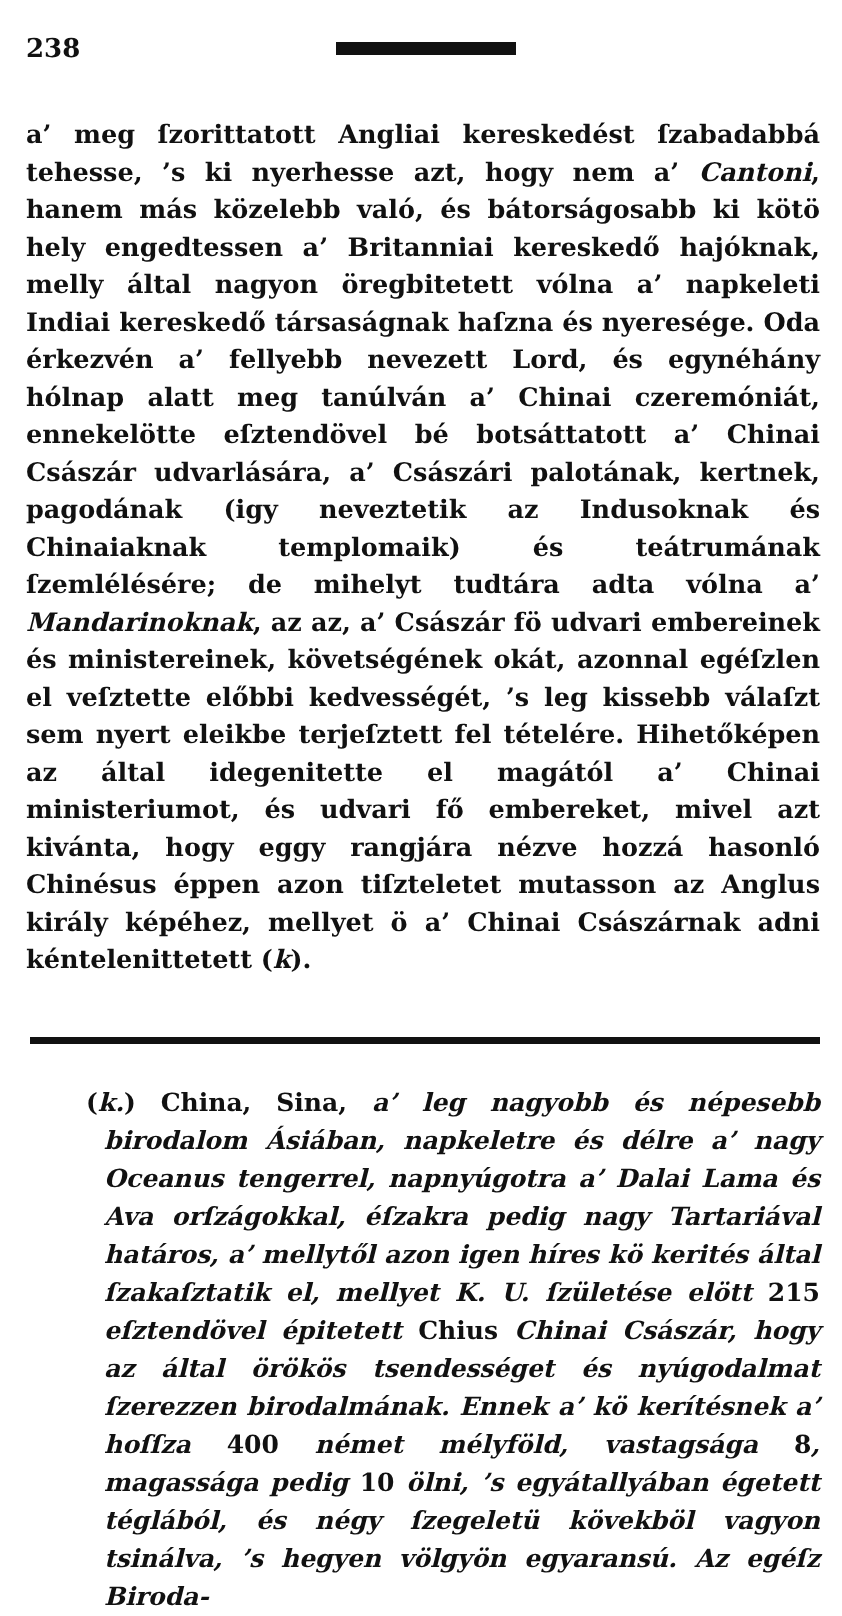238
a’ meg ſzorittatott Angliai kereskedést ſzabadabbá tehesse, ’s ki nyerhesse azt, hogy nem a’ Cantoni, hanem más közelebb való, és bátorságosabb ki kötö hely engedtessen a’ Britanniai kereskedő hajóknak, melly által nagyon öregbitetett vólna a’ napkeleti Indiai kereskedő társaságnak haſzna és nyeresége. Oda érkezvén a’ fellyebb nevezett Lord, és egynéhány hólnap alatt meg tanúlván a’ Chinai czeremóniát, ennekelötte eſztendövel bé botsáttatott a’ Chinai Császár udvarlására, a’ Császári palotának, kertnek, pagodának (igy neveztetik az Indusoknak és Chinaiaknak templomaik) és teátrumának ſzemlélésére; de mihelyt tudtára adta vólna a’ Mandarinoknak, az az, a’ Császár fö udvari embereinek és ministereinek, követségének okát, azonnal egéſzlen el veſztette előbbi kedvességét, ’s leg kissebb válaſzt sem nyert eleikbe terjeſztett fel tételére. Hihetőképen az által idegenitette el magától a’ Chinai ministeriumot, és udvari fő embereket, mivel azt kivánta, hogy eggy rangjára nézve hozzá hasonló Chinésus éppen azon tiſzteletet mutasson az Anglus király képéhez, mellyet ö a’ Chinai Császárnak adni kéntelenittetett (k).
(k.) China, Sina, a’ leg nagyobb és népesebb birodalom Ásiában, napkeletre és délre a’ nagy Oceanus tengerrel, napnyúgotra a’ Dalai Lama és Ava orſzágokkal, éſzakra pedig nagy Tartariával határos, a’ mellytől azon igen híres kö kerités által ſzakaſztatik el, mellyet K. U. ſzületése elött 215 eſztendövel épitetett Chius Chinai Császár, hogy az által örökös tsendességet és nyúgodalmat ſzerezzen birodalmának. Ennek a’ kö kerítésnek a’ hoſſza 400 német mélyföld, vastagsága 8, magassága pedig 10 ölni, ’s egyátallyában égetett téglából, és négy ſzegeletü kövekböl vagyon tsinálva, ’s hegyen völgyön egyaransú. Az egéſz Biroda-